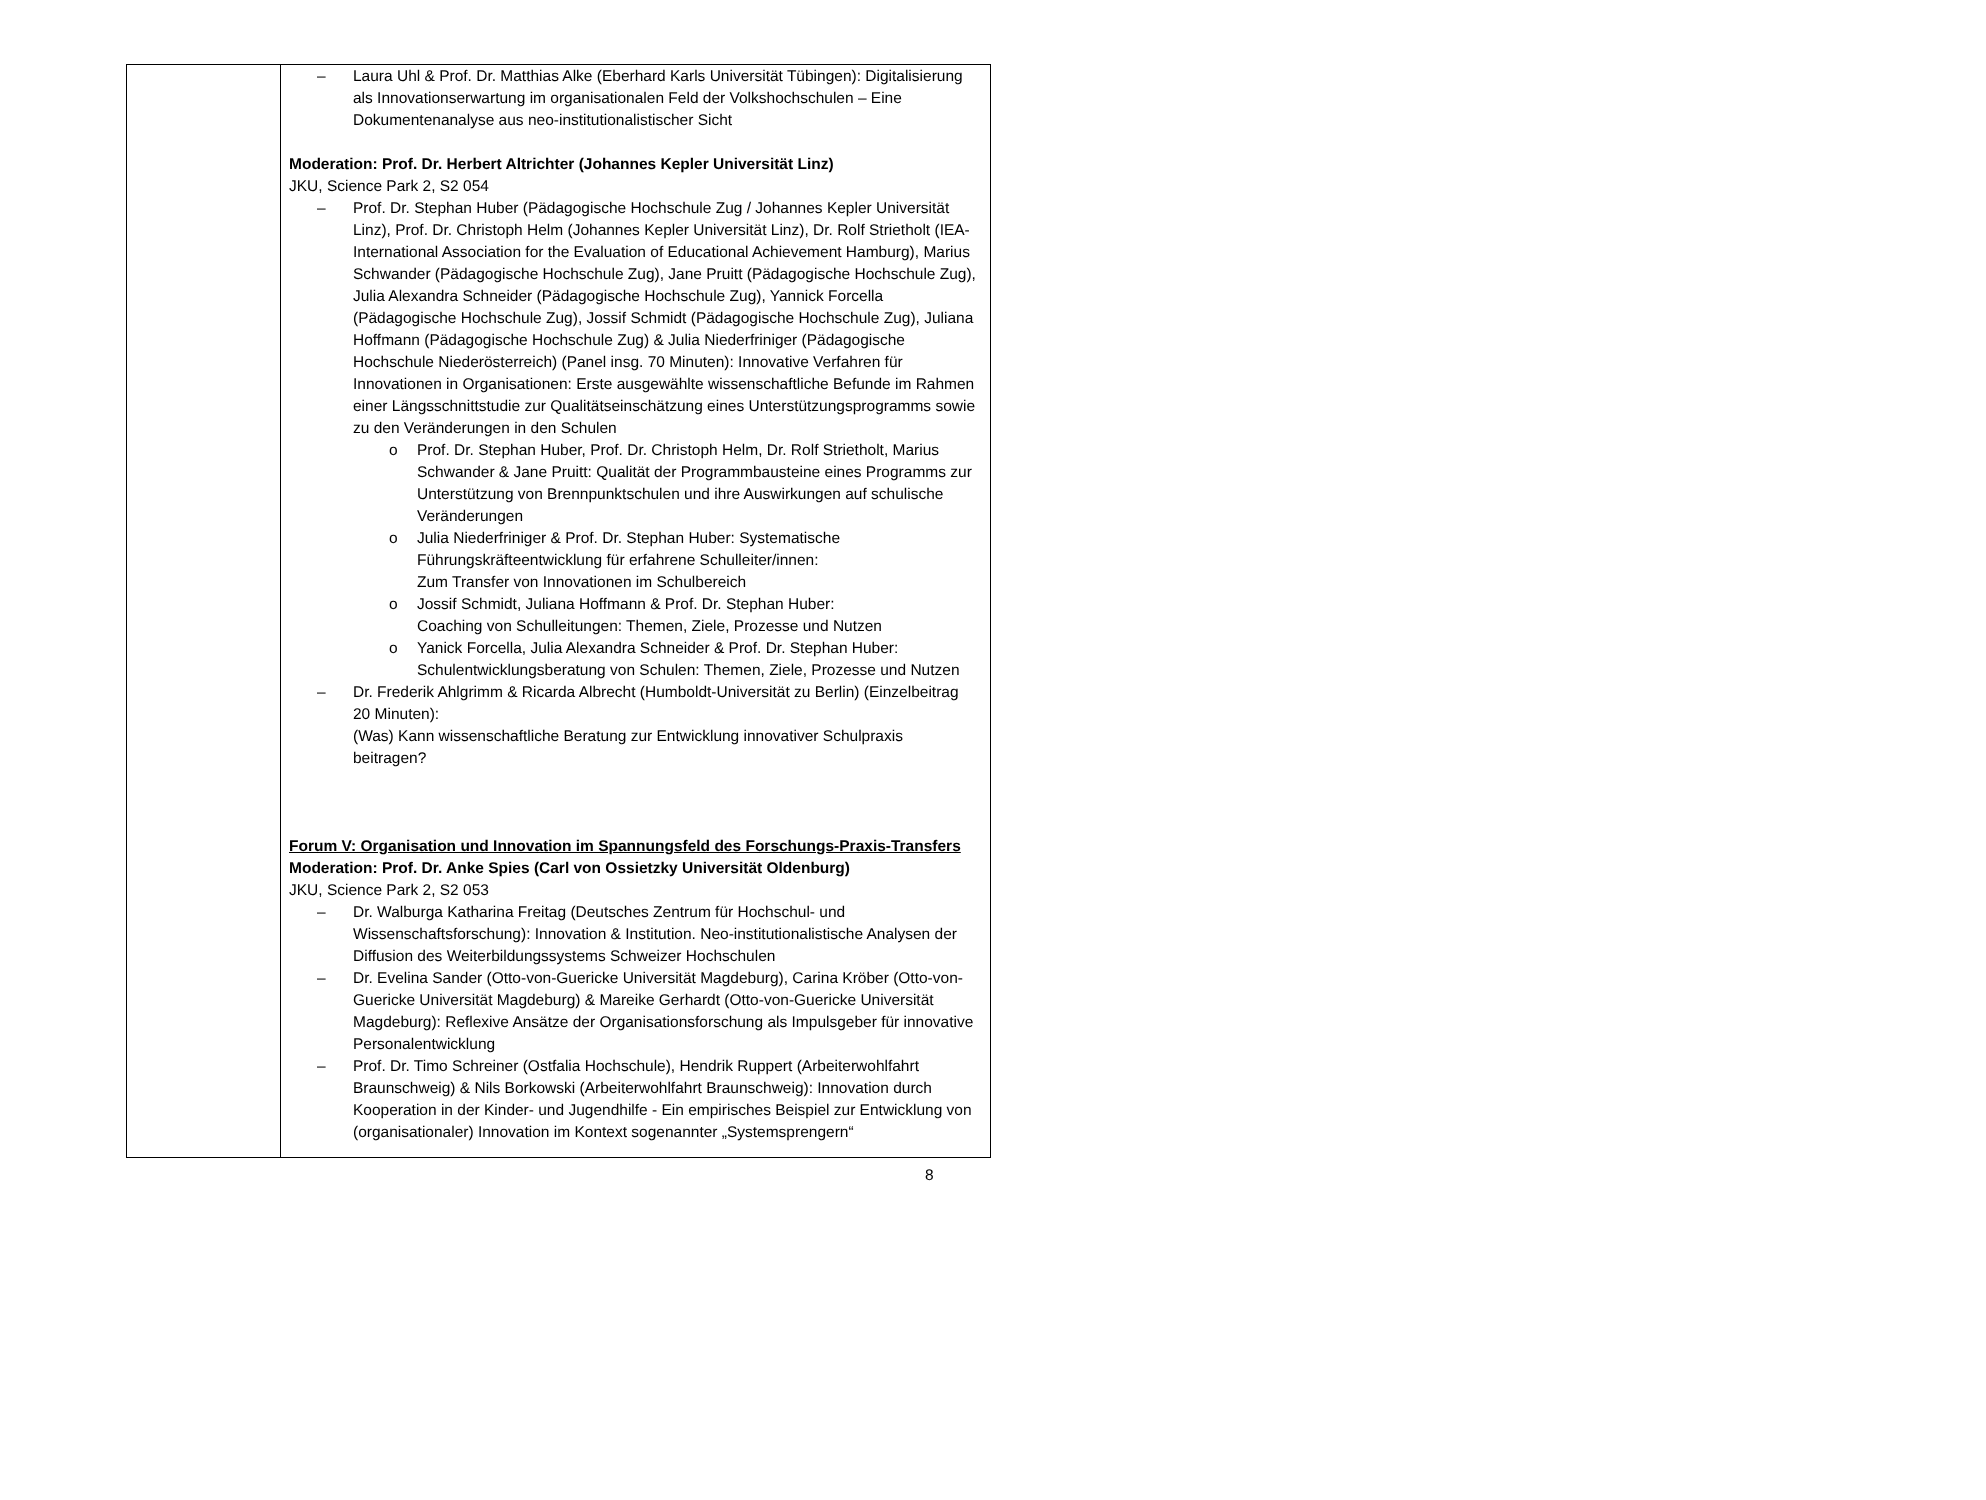| | – Laura Uhl & Prof. Dr. Matthias Alke (Eberhard Karls Universität Tübingen): Digitalisierung als Innovationserwartung im organisationalen Feld der Volkshochschulen – Eine Dokumentenanalyse aus neo-institutionalistischer Sicht Moderation: Prof. Dr. Herbert Altrichter (Johannes Kepler Universität Linz) JKU, Science Park 2, S2 054 – Prof. Dr. Stephan Huber (Pädagogische Hochschule Zug / Johannes Kepler Universität Linz), Prof. Dr. Christoph Helm (Johannes Kepler Universität Linz), Dr. Rolf Strietholt (IEA-International Association for the Evaluation of Educational Achievement Hamburg), Marius Schwander (Pädagogische Hochschule Zug), Jane Pruitt (Pädagogische Hochschule Zug), Julia Alexandra Schneider (Pädagogische Hochschule Zug), Yannick Forcella (Pädagogische Hochschule Zug), Jossif Schmidt (Pädagogische Hochschule Zug), Juliana Hoffmann (Pädagogische Hochschule Zug) & Julia Niederfriniger (Pädagogische Hochschule Niederösterreich) (Panel insg. 70 Minuten): Innovative Verfahren für Innovationen in Organisationen: Erste ausgewählte wissenschaftliche Befunde im Rahmen einer Längsschnittstudie zur Qualitätseinschätzung eines Unterstützungsprogramms sowie zu den Veränderungen in den Schulen o Prof. Dr. Stephan Huber, Prof. Dr. Christoph Helm, Dr. Rolf Strietholt, Marius Schwander & Jane Pruitt: Qualität der Programmbausteine eines Programms zur Unterstützung von Brennpunktschulen und ihre Auswirkungen auf schulische Veränderungen o Julia Niederfriniger & Prof. Dr. Stephan Huber: Systematische Führungskräfteentwicklung für erfahrene Schulleiter/innen: Zum Transfer von Innovationen im Schulbereich o Jossif Schmidt, Juliana Hoffmann & Prof. Dr. Stephan Huber: Coaching von Schulleitungen: Themen, Ziele, Prozesse und Nutzen o Yanick Forcella, Julia Alexandra Schneider & Prof. Dr. Stephan Huber: Schulentwicklungsberatung von Schulen: Themen, Ziele, Prozesse und Nutzen – Dr. Frederik Ahlgrimm & Ricarda Albrecht (Humboldt-Universität zu Berlin) (Einzelbeitrag 20 Minuten): (Was) Kann wissenschaftliche Beratung zur Entwicklung innovativer Schulpraxis beitragen? Forum V: Organisation und Innovation im Spannungsfeld des Forschungs-Praxis-Transfers Moderation: Prof. Dr. Anke Spies (Carl von Ossietzky Universität Oldenburg) JKU, Science Park 2, S2 053 – Dr. Walburga Katharina Freitag (Deutsches Zentrum für Hochschul- und Wissenschaftsforschung): Innovation & Institution. Neo-institutionalistische Analysen der Diffusion des Weiterbildungssystems Schweizer Hochschulen – Dr. Evelina Sander (Otto-von-Guericke Universität Magdeburg), Carina Kröber (Otto-von-Guericke Universität Magdeburg) & Mareike Gerhardt (Otto-von-Guericke Universität Magdeburg): Reflexive Ansätze der Organisationsforschung als Impulsgeber für innovative Personalentwicklung – Prof. Dr. Timo Schreiner (Ostfalia Hochschule), Hendrik Ruppert (Arbeiterwohlfahrt Braunschweig) & Nils Borkowski (Arbeiterwohlfahrt Braunschweig): Innovation durch Kooperation in der Kinder- und Jugendhilfe - Ein empirisches Beispiel zur Entwicklung von (organisationaler) Innovation im Kontext sogenannter „Systemsprengern“ |
8